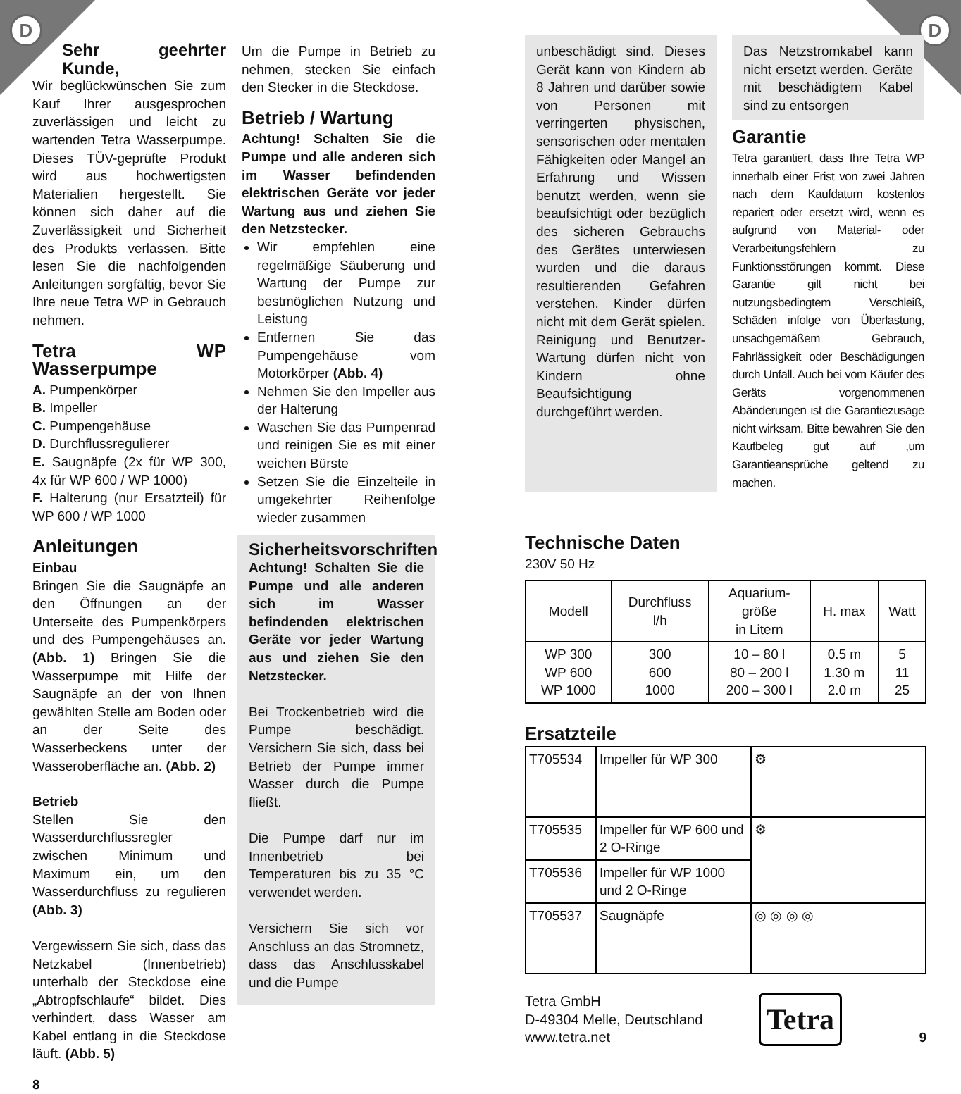D D
Sehr geehrter Kunde,
Wir beglückwünschen Sie zum Kauf Ihrer ausgesprochen zuverlässigen und leicht zu wartenden Tetra Wasserpumpe. Dieses TÜV-geprüfte Produkt wird aus hochwertigsten Materialien hergestellt. Sie können sich daher auf die Zuverlässigkeit und Sicherheit des Produkts verlassen. Bitte lesen Sie die nachfolgenden Anleitungen sorgfältig, bevor Sie Ihre neue Tetra WP in Gebrauch nehmen.
Tetra WP Wasserpumpe
A. Pumpenkörper
B. Impeller
C. Pumpengehäuse
D. Durchflussregulierer
E. Saugnäpfe (2x für WP 300, 4x für WP 600 / WP 1000)
F. Halterung (nur Ersatzteil) für WP 600 / WP 1000
Anleitungen
Einbau
Bringen Sie die Saugnäpfe an den Öffnungen an der Unterseite des Pumpenkörpers und des Pumpengehäuses an. (Abb. 1) Bringen Sie die Wasserpumpe mit Hilfe der Saugnäpfe an der von Ihnen gewählten Stelle am Boden oder an der Seite des Wasserbeckens unter der Wasseroberfläche an. (Abb. 2)
Betrieb
Stellen Sie den Wasserdurchflussregler zwischen Minimum und Maximum ein, um den Wasserdurchfluss zu regulieren (Abb. 3)
Vergewissern Sie sich, dass das Netzkabel (Innenbetrieb) unterhalb der Steckdose eine „Abtropfschlaufe“ bildet. Dies verhindert, dass Wasser am Kabel entlang in die Steckdose läuft. (Abb. 5)
8
Um die Pumpe in Betrieb zu nehmen, stecken Sie einfach den Stecker in die Steckdose.
Betrieb / Wartung
Achtung! Schalten Sie die Pumpe und alle anderen sich im Wasser befindenden elektrischen Geräte vor jeder Wartung aus und ziehen Sie den Netzstecker.
Wir empfehlen eine regelmäßige Säuberung und Wartung der Pumpe zur bestmöglichen Nutzung und Leistung
Entfernen Sie das Pumpengehäuse vom Motorkörper (Abb. 4)
Nehmen Sie den Impeller aus der Halterung
Waschen Sie das Pumpenrad und reinigen Sie es mit einer weichen Bürste
Setzen Sie die Einzelteile in umgekehrter Reihenfolge wieder zusammen
Sicherheitsvorschriften
Achtung! Schalten Sie die Pumpe und alle anderen sich im Wasser befindenden elektrischen Geräte vor jeder Wartung aus und ziehen Sie den Netzstecker.
Bei Trockenbetrieb wird die Pumpe beschädigt. Versichern Sie sich, dass bei Betrieb der Pumpe immer Wasser durch die Pumpe fließt.
Die Pumpe darf nur im Innenbetrieb bei Temperaturen bis zu 35 °C verwendet werden.
Versichern Sie sich vor Anschluss an das Stromnetz, dass das Anschlusskabel und die Pumpe
unbeschädigt sind. Dieses Gerät kann von Kindern ab 8 Jahren und darüber sowie von Personen mit verringerten physischen, sensorischen oder mentalen Fähigkeiten oder Mangel an Erfahrung und Wissen benutzt werden, wenn sie beaufsichtigt oder bezüglich des sicheren Gebrauchs des Gerätes unterwiesen wurden und die daraus resultierenden Gefahren verstehen. Kinder dürfen nicht mit dem Gerät spielen. Reinigung und Benutzer-Wartung dürfen nicht von Kindern ohne Beaufsichtigung durchgeführt werden.
Das Netzstromkabel kann nicht ersetzt werden. Geräte mit beschädigtem Kabel sind zu entsorgen
Garantie
Tetra garantiert, dass Ihre Tetra WP innerhalb einer Frist von zwei Jahren nach dem Kaufdatum kostenlos repariert oder ersetzt wird, wenn es aufgrund von Material- oder Verarbeitungsfehlern zu Funktionsstörungen kommt. Diese Garantie gilt nicht bei nutzungsbedingtem Verschleiß, Schäden infolge von Überlastung, unsachgemäßem Gebrauch, Fahrlässigkeit oder Beschädigungen durch Unfall. Auch bei vom Käufer des Geräts vorgenommenen Abänderungen ist die Garantiezusage nicht wirksam. Bitte bewahren Sie den Kaufbeleg gut auf ,um Garantieansprüche geltend zu machen.
Technische Daten
230V 50 Hz
| Modell | Durchfluss l/h | Aquarium- größe in Litern | H. max | Watt |
| --- | --- | --- | --- | --- |
| WP 300 WP 600 WP 1000 | 300 600 1000 | 10 – 80 l 80 – 200 l 200 – 300 l | 0.5 m 1.30 m 2.0 m | 5 11 25 |
Ersatzteile
| T705534 | Impeller für WP 300 | ⚙ |
| T705535 | Impeller für WP 600 und 2 O-Ringe | ⚙ |
| T705536 | Impeller für WP 1000 und 2 O-Ringe | |
| T705537 | Saugnäpfe | ◎ ◎ ◎ ◎ |
Tetra GmbH
D-49304 Melle, Deutschland
www.tetra.net
Tetra
9